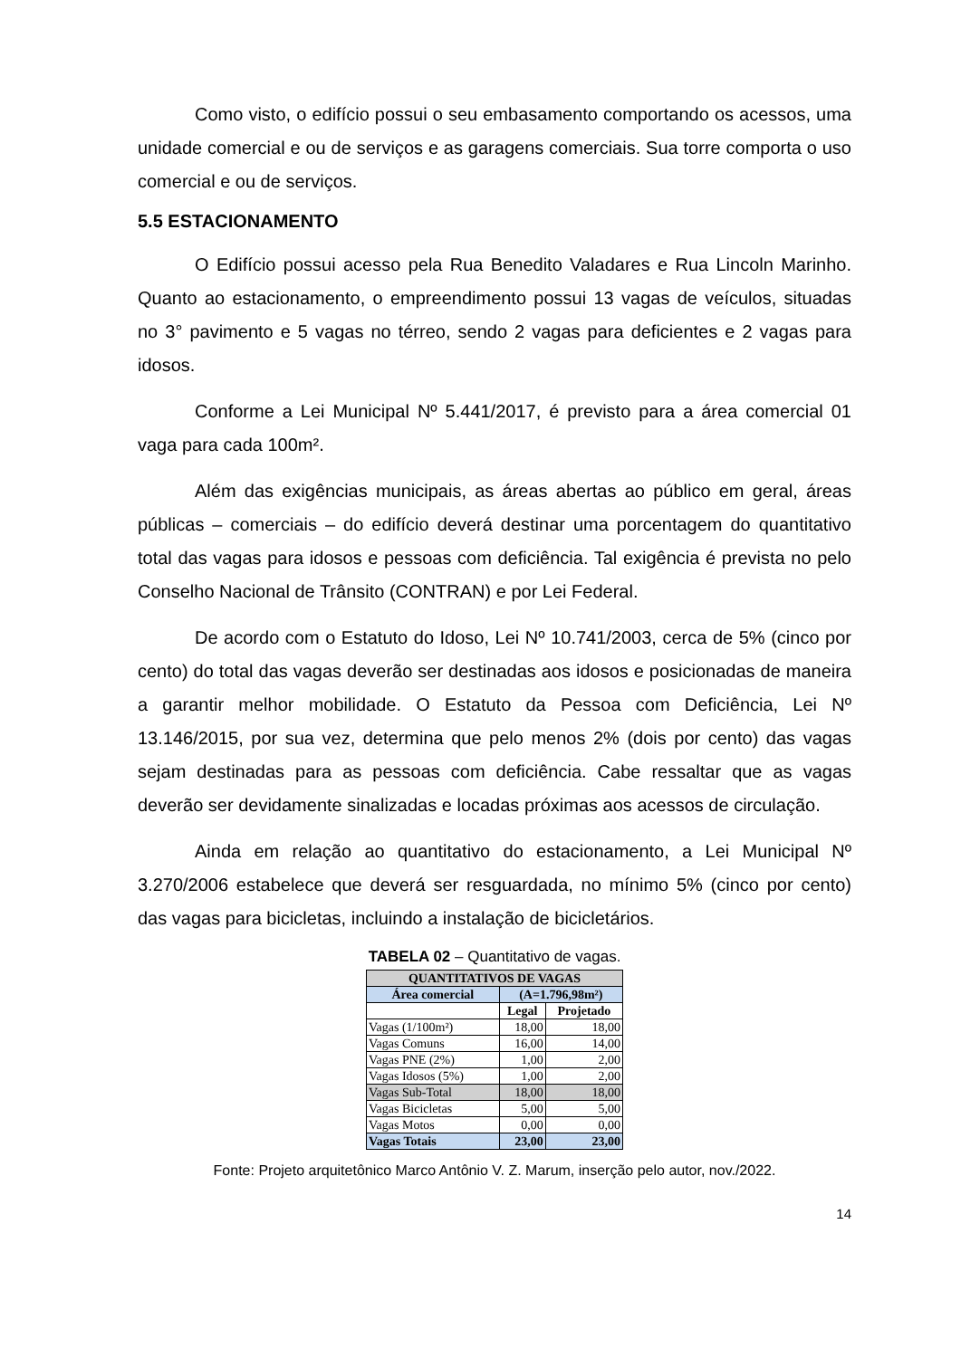Como visto, o edifício possui o seu embasamento comportando os acessos, uma unidade comercial e ou de serviços e as garagens comerciais. Sua torre comporta o uso comercial e ou de serviços.
5.5 ESTACIONAMENTO
O Edifício possui acesso pela Rua Benedito Valadares e Rua Lincoln Marinho. Quanto ao estacionamento, o empreendimento possui 13 vagas de veículos, situadas no 3° pavimento e 5 vagas no térreo, sendo 2 vagas para deficientes e 2 vagas para idosos.
Conforme a Lei Municipal Nº 5.441/2017, é previsto para a área comercial 01 vaga para cada 100m².
Além das exigências municipais, as áreas abertas ao público em geral, áreas públicas – comerciais – do edifício deverá destinar uma porcentagem do quantitativo total das vagas para idosos e pessoas com deficiência. Tal exigência é prevista no pelo Conselho Nacional de Trânsito (CONTRAN) e por Lei Federal.
De acordo com o Estatuto do Idoso, Lei Nº 10.741/2003, cerca de 5% (cinco por cento) do total das vagas deverão ser destinadas aos idosos e posicionadas de maneira a garantir melhor mobilidade. O Estatuto da Pessoa com Deficiência, Lei Nº 13.146/2015, por sua vez, determina que pelo menos 2% (dois por cento) das vagas sejam destinadas para as pessoas com deficiência. Cabe ressaltar que as vagas deverão ser devidamente sinalizadas e locadas próximas aos acessos de circulação.
Ainda em relação ao quantitativo do estacionamento, a Lei Municipal Nº 3.270/2006 estabelece que deverá ser resguardada, no mínimo 5% (cinco por cento) das vagas para bicicletas, incluindo a instalação de bicicletários.
TABELA 02 – Quantitativo de vagas.
| QUANTITATIVOS DE VAGAS | | |
| --- | --- | --- |
| Área comercial | (A=1.796,98m²) | |
| | Legal | Projetado |
| Vagas (1/100m²) | 18,00 | 18,00 |
| Vagas Comuns | 16,00 | 14,00 |
| Vagas PNE (2%) | 1,00 | 2,00 |
| Vagas Idosos (5%) | 1,00 | 2,00 |
| Vagas Sub-Total | 18,00 | 18,00 |
| Vagas Bicicletas | 5,00 | 5,00 |
| Vagas Motos | 0,00 | 0,00 |
| Vagas Totais | 23,00 | 23,00 |
Fonte: Projeto arquitetônico Marco Antônio V. Z. Marum, inserção pelo autor, nov./2022.
14